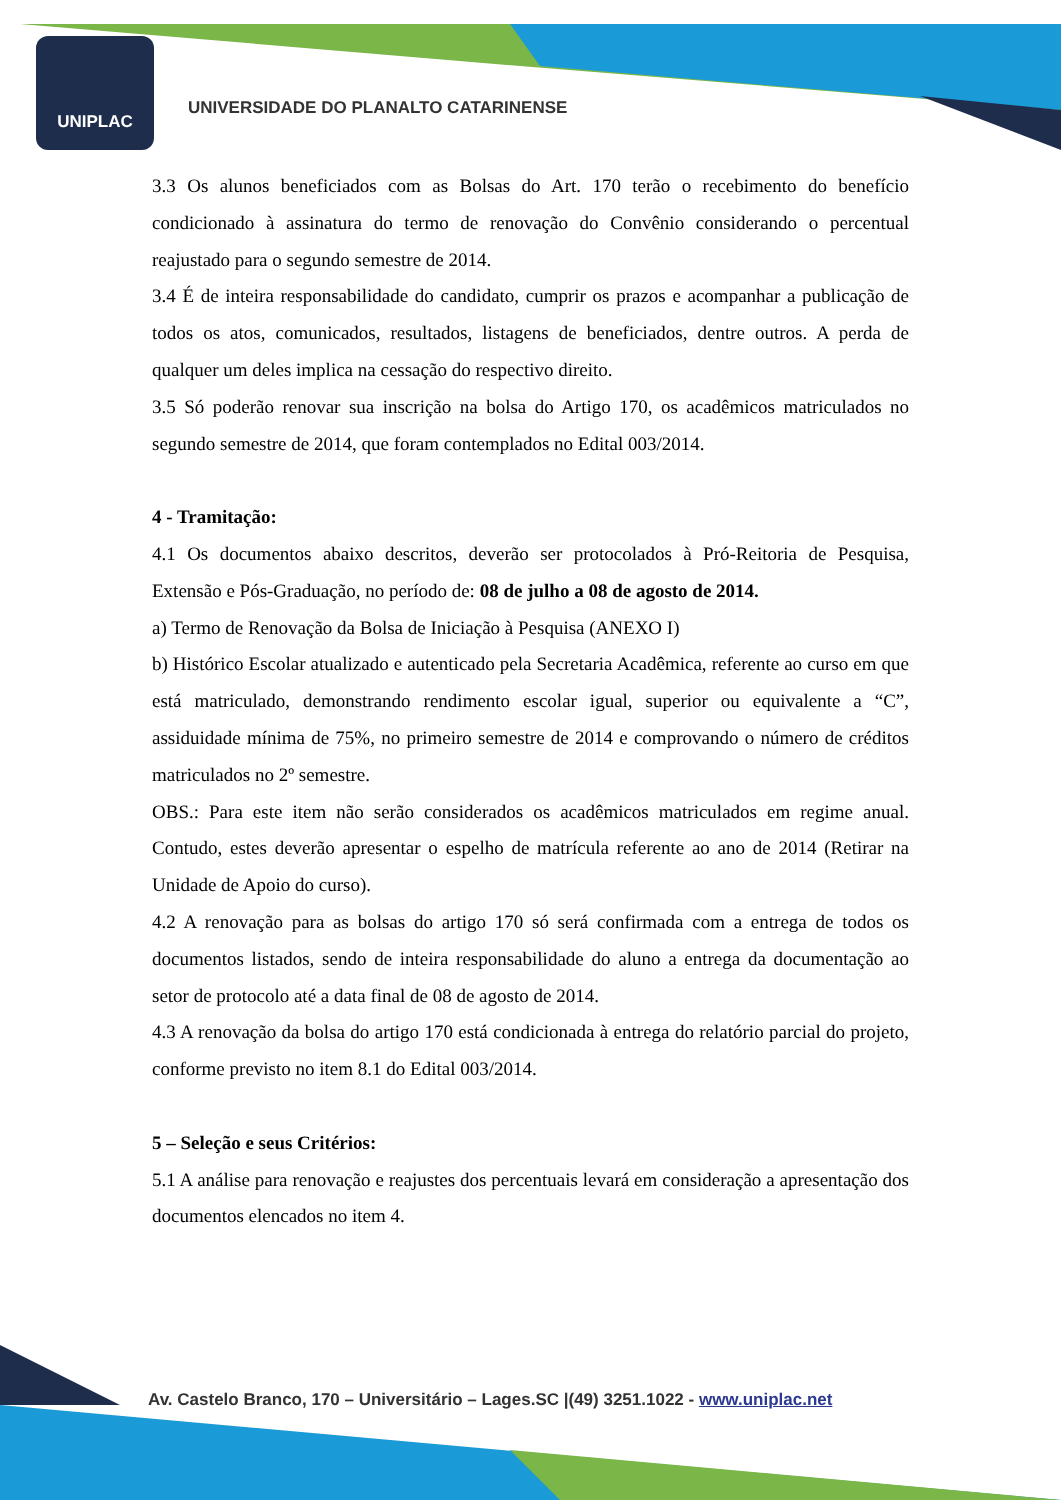UNIPLAC
UNIVERSIDADE DO PLANALTO CATARINENSE
3.3 Os alunos beneficiados com as Bolsas do Art. 170 terão o recebimento do benefício condicionado à assinatura do termo de renovação do Convênio considerando o percentual reajustado para o segundo semestre de 2014.
3.4 É de inteira responsabilidade do candidato, cumprir os prazos e acompanhar a publicação de todos os atos, comunicados, resultados, listagens de beneficiados, dentre outros. A perda de qualquer um deles implica na cessação do respectivo direito.
3.5 Só poderão renovar sua inscrição na bolsa do Artigo 170, os acadêmicos matriculados no segundo semestre de 2014, que foram contemplados no Edital 003/2014.
4 - Tramitação:
4.1 Os documentos abaixo descritos, deverão ser protocolados à Pró-Reitoria de Pesquisa, Extensão e Pós-Graduação, no período de: 08 de julho a 08 de agosto de 2014.
a) Termo de Renovação da Bolsa de Iniciação à Pesquisa (ANEXO I)
b) Histórico Escolar atualizado e autenticado pela Secretaria Acadêmica, referente ao curso em que está matriculado, demonstrando rendimento escolar igual, superior ou equivalente a “C”, assiduidade mínima de 75%, no primeiro semestre de 2014 e comprovando o número de créditos matriculados no 2º semestre.
OBS.: Para este item não serão considerados os acadêmicos matriculados em regime anual. Contudo, estes deverão apresentar o espelho de matrícula referente ao ano de 2014 (Retirar na Unidade de Apoio do curso).
4.2 A renovação para as bolsas do artigo 170 só será confirmada com a entrega de todos os documentos listados, sendo de inteira responsabilidade do aluno a entrega da documentação ao setor de protocolo até a data final de 08 de agosto de 2014.
4.3 A renovação da bolsa do artigo 170 está condicionada à entrega do relatório parcial do projeto, conforme previsto no item 8.1 do Edital 003/2014.
5 – Seleção e seus Critérios:
5.1 A análise para renovação e reajustes dos percentuais levará em consideração a apresentação dos documentos elencados no item 4.
Av. Castelo Branco, 170 – Universitário – Lages.SC |(49) 3251.1022 - www.uniplac.net